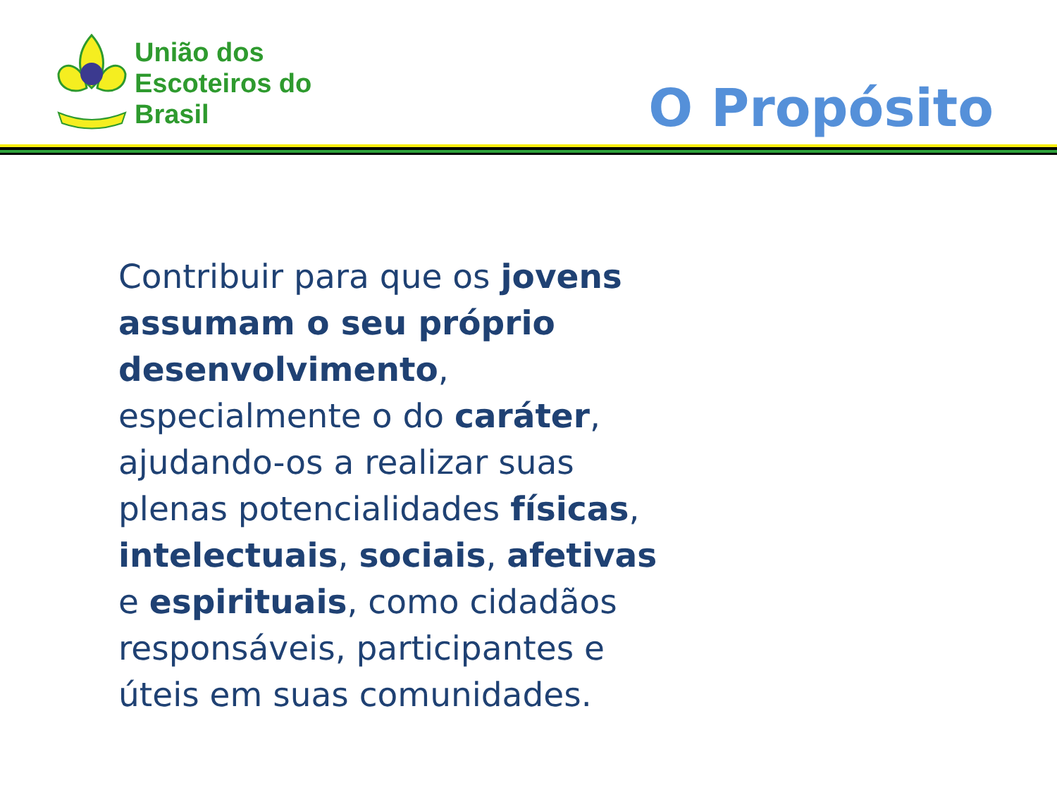União dos
Escoteiros do
Brasil
O Propósito
Contribuir para que os jovens assumam o seu próprio desenvolvimento, especialmente o do caráter, ajudando-os a realizar suas plenas potencialidades físicas, intelectuais, sociais, afetivas e espirituais, como cidadãos responsáveis, participantes e úteis em suas comunidades.